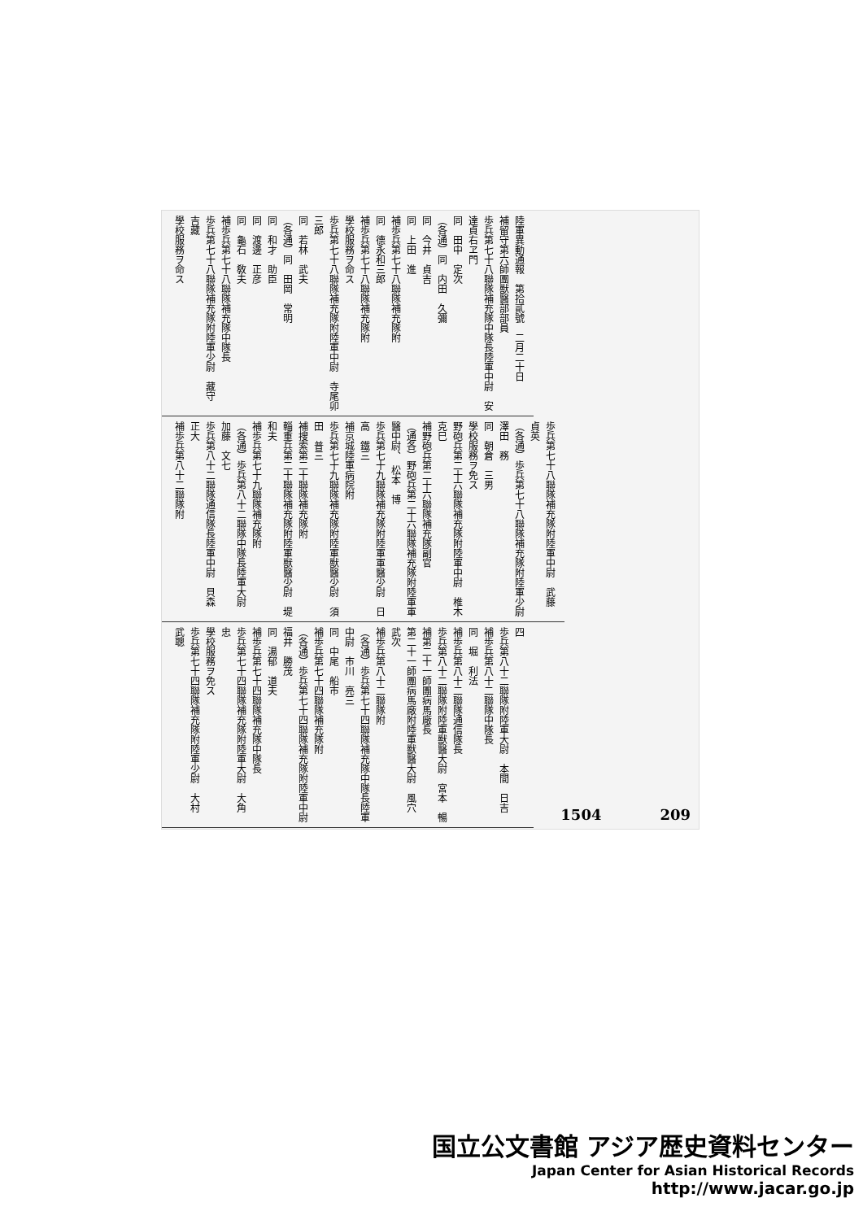陸軍異動通報　第拾貳號　二月二十日
補留守第六師團獸醫部部員
歩兵第七十八聯隊補充隊中隊長陸軍中尉　安達貞右ヱ門
同　田中　定次
（各通）同　内田　久彌
同　今井　貞吉
同　上田　進
補歩兵第七十八聯隊補充隊附
同　德永和三郎
補歩兵第七十八聯隊補充隊附
學校服務ヲ命ス
歩兵第七十八聯隊補充隊附陸軍中尉　寺尾卯三郎
同　若林　武夫
（各通）同　田岡　常明
同　和才　助臣
同　渡邊　正彦
同　龜石　敎夫
補歩兵第七十八聯隊補充隊中隊長
歩兵第七十八聯隊補充隊附陸軍少尉　藏守　吉藏
學校服務ヲ命ス
歩兵第七十八聯隊補充隊附陸軍中尉　武藤　貞英
（各通）歩兵第七十八聯隊補充隊附陸軍少尉　澤田　務
同　朝倉　三男
學校服務ヲ免ス
野砲兵第二十六聯隊補充隊附陸軍中尉　椎木　克巳
補野砲兵第二十六聯隊補充隊副官
（通各）野砲兵第二十六聯隊補充隊附陸軍軍醫中尉、　松本　博
歩兵第七十九聯隊補充隊附陸軍軍醫少尉　日高　鐵三
補京城陸軍病院附
歩兵第七十九聯隊補充隊附陸軍獸醫少尉　須田　普三
補搜索第二十聯隊補充隊附
輜重兵第二十聯隊補充隊附陸軍獸醫少尉　堤　和夫
補歩兵第七十九聯隊補充隊附
（各通）歩兵第八十二聯隊中隊長陸軍大尉　加藤　文七
歩兵第八十二聯隊通信隊長陸軍中尉　貝森　正大
補歩兵第八十二聯隊附
四
歩兵第八十二聯隊附陸軍大尉　本間　日吉
補歩兵第八十二聯隊中隊長
同　堀　利法
補歩兵第八十二聯隊通信隊長
歩兵第八十二聯隊附陸軍獸醫大尉　宮本　暢
補第二十一師團病馬廠長
第二十一師團病馬廠附陸軍獸醫大尉　風穴　武次
補歩兵第八十二聯隊附
（各通）歩兵第七十四聯隊補充隊中隊長陸軍中尉　市川　亮三
同　中尾　船市
補歩兵第七十四聯隊補充隊附
（各通）歩兵第七十四聯隊補充隊附陸軍中尉　福井　勝茂
同　湯郁　道夫
補歩兵第七十四聯隊補充隊中隊長
歩兵第七十四聯隊補充隊附陸軍大尉　大角　忠
學校服務ヲ免ス
歩兵第七十四聯隊補充隊附陸軍少尉　大村　武聰
1504　　　　209
国立公文書館 アジア歴史資料センター
Japan Center for Asian Historical Records
http://www.jacar.go.jp